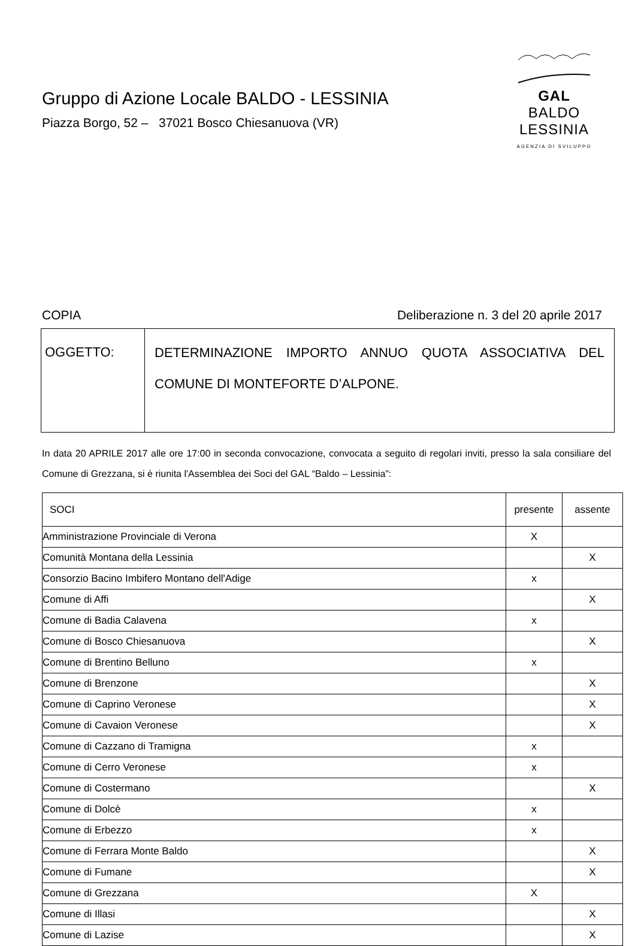Gruppo di Azione Locale BALDO - LESSINIA
Piazza Borgo, 52 – 37021 Bosco Chiesanuova (VR)
GAL BALDO
LESSINIA
AGENZIA DI SVILUPPO
COPIA Deliberazione n. 3 del 20 aprile 2017
| OGGETTO: | DETERMINAZIONE IMPORTO ANNUO QUOTA ASSOCIATIVA DEL COMUNE DI MONTEFORTE D’ALPONE. |
In data 20 APRILE 2017 alle ore 17:00 in seconda convocazione, convocata a seguito di regolari inviti, presso la sala consiliare del Comune di Grezzana, si è riunita l'Assemblea dei Soci del GAL “Baldo – Lessinia”:
| SOCI | presente | assente |
| --- | --- | --- |
| Amministrazione Provinciale di Verona | X | |
| Comunità Montana della Lessinia | | X |
| Consorzio Bacino Imbifero Montano dell'Adige | x | |
| Comune di Affi | | X |
| Comune di Badia Calavena | x | |
| Comune di Bosco Chiesanuova | | X |
| Comune di Brentino Belluno | x | |
| Comune di Brenzone | | X |
| Comune di Caprino Veronese | | X |
| Comune di Cavaion Veronese | | X |
| Comune di Cazzano di Tramigna | x | |
| Comune di Cerro Veronese | x | |
| Comune di Costermano | | X |
| Comune di Dolcè | x | |
| Comune di Erbezzo | x | |
| Comune di Ferrara Monte Baldo | | X |
| Comune di Fumane | | X |
| Comune di Grezzana | X | |
| Comune di Illasi | | X |
| Comune di Lazise | | X |